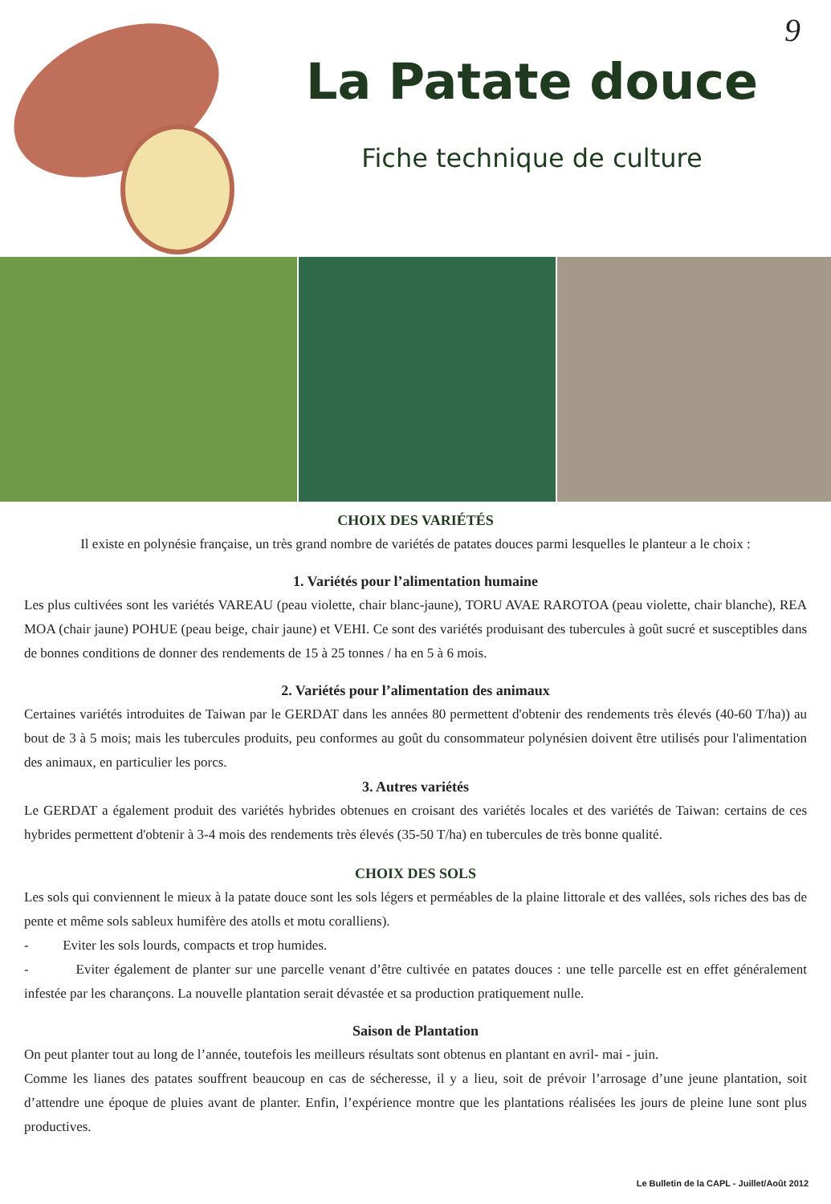9
La Patate douce
Fiche technique de culture
CHOIX DES VARIÉTÉS
Il existe en polynésie française, un très grand nombre de variétés de patates douces parmi lesquelles le planteur a le choix :
1. Variétés pour l’alimentation humaine
Les plus cultivées sont les variétés VAREAU (peau violette, chair blanc-jaune), TORU AVAE RAROTOA (peau violette, chair blanche), REA MOA (chair jaune) POHUE (peau beige, chair jaune) et VEHI. Ce sont des variétés produisant des tubercules à goût sucré et susceptibles dans de bonnes conditions de donner des rendements de 15 à 25 tonnes / ha en 5 à 6 mois.
2. Variétés pour l’alimentation des animaux
Certaines variétés introduites de Taiwan par le GERDAT dans les années 80 permettent d'obtenir des rendements très élevés (40-60 T/ha)) au bout de 3 à 5 mois; mais les tubercules produits, peu conformes au goût du consommateur polynésien doivent être utilisés pour l'alimentation des animaux, en particulier les porcs.
3. Autres variétés
Le GERDAT a également produit des variétés hybrides obtenues en croisant des variétés locales et des variétés de Taiwan: certains de ces hybrides permettent d'obtenir à 3-4 mois des rendements très élevés (35-50 T/ha) en tubercules de très bonne qualité.
CHOIX DES SOLS
Les sols qui conviennent le mieux à la patate douce sont les sols légers et perméables de la plaine littorale et des vallées, sols riches des bas de pente et même sols sableux humifère des atolls et motu coralliens).
- Eviter les sols lourds, compacts et trop humides.
- Eviter également de planter sur une parcelle venant d’être cultivée en patates douces : une telle parcelle est en effet généralement infestée par les charançons. La nouvelle plantation serait dévastée et sa production pratiquement nulle.
Saison de Plantation
On peut planter tout au long de l’année, toutefois les meilleurs résultats sont obtenus en plantant en avril- mai - juin.
Comme les lianes des patates souffrent beaucoup en cas de sécheresse, il y a lieu, soit de prévoir l’arrosage d’une jeune plantation, soit d’attendre une époque de pluies avant de planter. Enfin, l’expérience montre que les plantations réalisées les jours de pleine lune sont plus productives.
Le Bulletin de la CAPL - Juillet/Août 2012